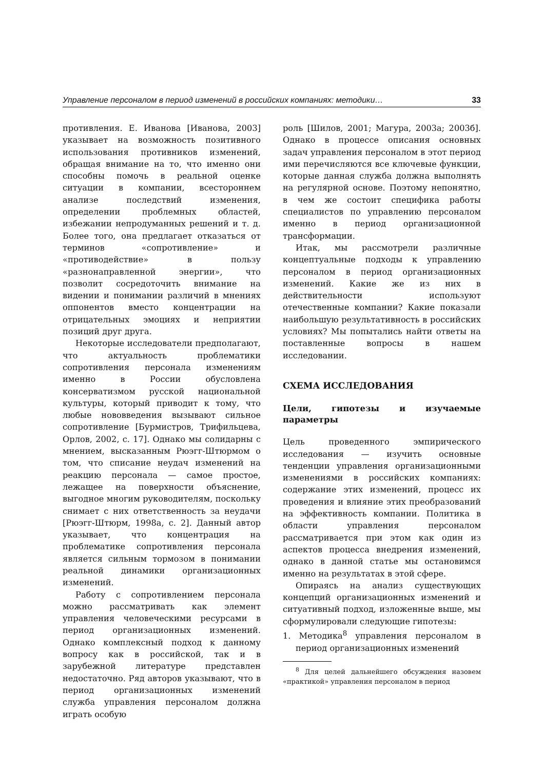Управление персоналом в период изменений в российских компаниях: методики… 33
противления. Е. Иванова [Иванова, 2003] указывает на возможность позитивного использования противников изменений, обращая внимание на то, что именно они способны помочь в реальной оценке ситуации в компании, всестороннем анализе последствий изменения, определении проблемных областей, избежании непродуманных решений и т. д. Более того, она предлагает отказаться от терминов «сопротивление» и «противодействие» в пользу «разнонаправленной энергии», что позволит сосредоточить внимание на видении и понимании различий в мнениях оппонентов вместо концентрации на отрицательных эмоциях и неприятии позиций друг друга.
Некоторые исследователи предполагают, что актуальность проблематики сопротивления персонала изменениям именно в России обусловлена консерватизмом русской национальной культуры, который приводит к тому, что любые нововведения вызывают сильное сопротивление [Бурмистров, Трифильцева, Орлов, 2002, с. 17]. Однако мы солидарны с мнением, высказанным Рюэгг-Штюрмом о том, что списание неудач изменений на реакцию персонала — самое простое, лежащее на поверхности объяснение, выгодное многим руководителям, поскольку снимает с них ответственность за неудачи [Рюэгг-Штюрм, 1998а, с. 2]. Данный автор указывает, что концентрация на проблематике сопротивления персонала является сильным тормозом в понимании реальной динамики организационных изменений.
Работу с сопротивлением персонала можно рассматривать как элемент управления человеческими ресурсами в период организационных изменений. Однако комплексный подход к данному вопросу как в российской, так и в зарубежной литературе представлен недостаточно. Ряд авторов указывают, что в период организационных изменений служба управления персоналом должна играть особую
роль [Шилов, 2001; Магура, 2003а; 2003б]. Однако в процессе описания основных задач управления персоналом в этот период ими перечисляются все ключевые функции, которые данная служба должна выполнять на регулярной основе. Поэтому непонятно, в чем же состоит специфика работы специалистов по управлению персоналом именно в период организационной трансформации.
Итак, мы рассмотрели различные концептуальные подходы к управлению персоналом в период организационных изменений. Какие же из них в действительности используют отечественные компании? Какие показали наибольшую результативность в российских условиях? Мы попытались найти ответы на поставленные вопросы в нашем исследовании.
СХЕМА ИССЛЕДОВАНИЯ
Цели, гипотезы и изучаемые параметры
Цель проведенного эмпирического исследования — изучить основные тенденции управления организационными изменениями в российских компаниях: содержание этих изменений, процесс их проведения и влияние этих преобразований на эффективность компании. Политика в области управления персоналом рассматривается при этом как один из аспектов процесса внедрения изменений, однако в данной статье мы остановимся именно на результатах в этой сфере.
Опираясь на анализ существующих концепций организационных изменений и ситуативный подход, изложенные выше, мы сформулировали следующие гипотезы:
1. Методика<sup>8</sup> управления персоналом в период организационных изменений
<sup>8</sup> Для целей дальнейшего обсуждения назовем «практикой» управления персоналом в период